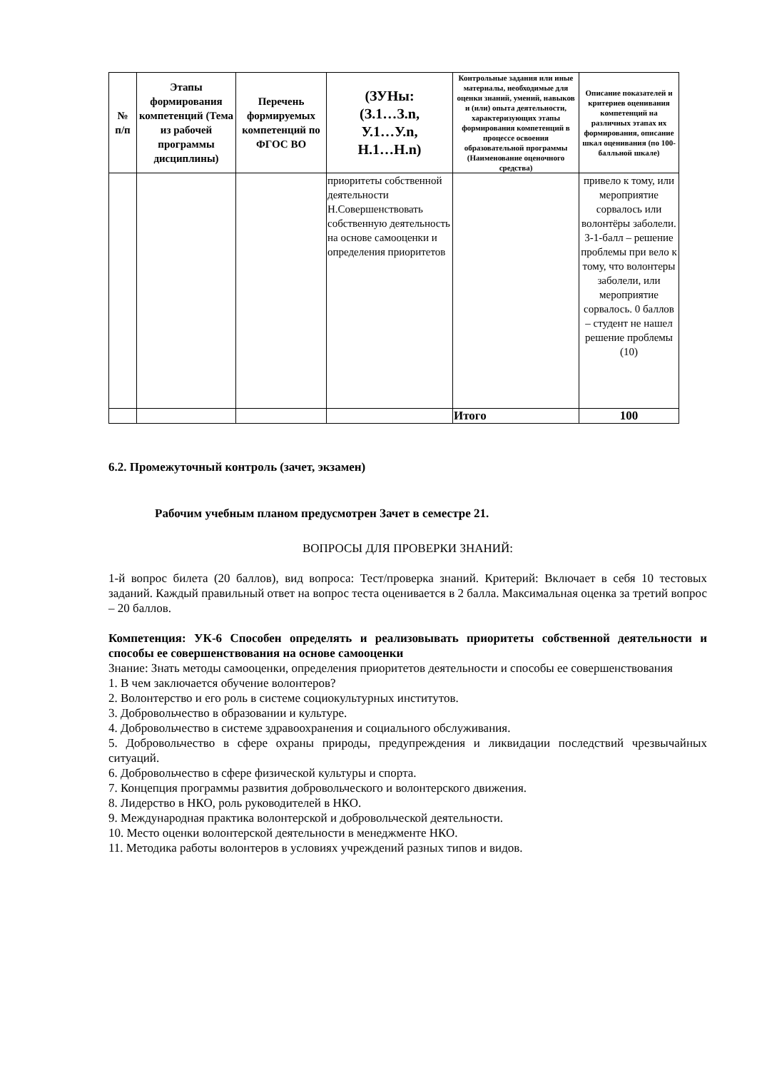| № п/п | Этапы формирования компетенций (Тема из рабочей программы дисциплины) | Перечень формируемых компетенций по ФГОС ВО | (ЗУНы: (З.1…З.n, У.1…У.n, Н.1…Н.n) | Контрольные задания или иные материалы, необходимые для оценки знаний, умений, навыков и (или) опыта деятельности, характеризующих этапы формирования компетенций в процессе освоения образовательной программы (Наименование оценочного средства) | Описание показателей и критериев оценивания компетенций на различных этапах их формирования, описание шкал оценивания (по 100-балльной шкале) |
| --- | --- | --- | --- | --- | --- |
| | | | приоритеты собственной деятельности Н.Совершенствовать собственную деятельность на основе самооценки и определения приоритетов | | привело к тому, или мероприятие сорвалось или волонтёры заболели. 3-1-балл – решение проблемы при вело к тому, что волонтеры заболели, или мероприятие сорвалось. 0 баллов – студент не нашел решение проблемы (10) |
| | | | | Итого | 100 |
6.2. Промежуточный контроль (зачет, экзамен)
Рабочим учебным планом предусмотрен Зачет в семестре 21.
ВОПРОСЫ ДЛЯ ПРОВЕРКИ ЗНАНИЙ:
1-й вопрос билета (20 баллов), вид вопроса: Тест/проверка знаний. Критерий: Включает в себя 10 тестовых заданий. Каждый правильный ответ на вопрос теста оценивается в 2 балла. Максимальная оценка за третий вопрос – 20 баллов.
Компетенция: УК-6 Способен определять и реализовывать приоритеты собственной деятельности и способы ее совершенствования на основе самооценки
Знание: Знать методы самооценки, определения приоритетов деятельности и способы ее совершенствования
1. В чем заключается обучение волонтеров?
2. Волонтерство и его роль в системе социокультурных институтов.
3. Добровольчество в образовании и культуре.
4. Добровольчество в системе здравоохранения и социального обслуживания.
5. Добровольчество в сфере охраны природы, предупреждения и ликвидации последствий чрезвычайных ситуаций.
6. Добровольчество в сфере физической культуры и спорта.
7. Концепция программы развития добровольческого и волонтерского движения.
8. Лидерство в НКО, роль руководителей в НКО.
9. Международная практика волонтерской и добровольческой деятельности.
10. Место оценки волонтерской деятельности в менеджменте НКО.
11. Методика работы волонтеров в условиях учреждений разных типов и видов.